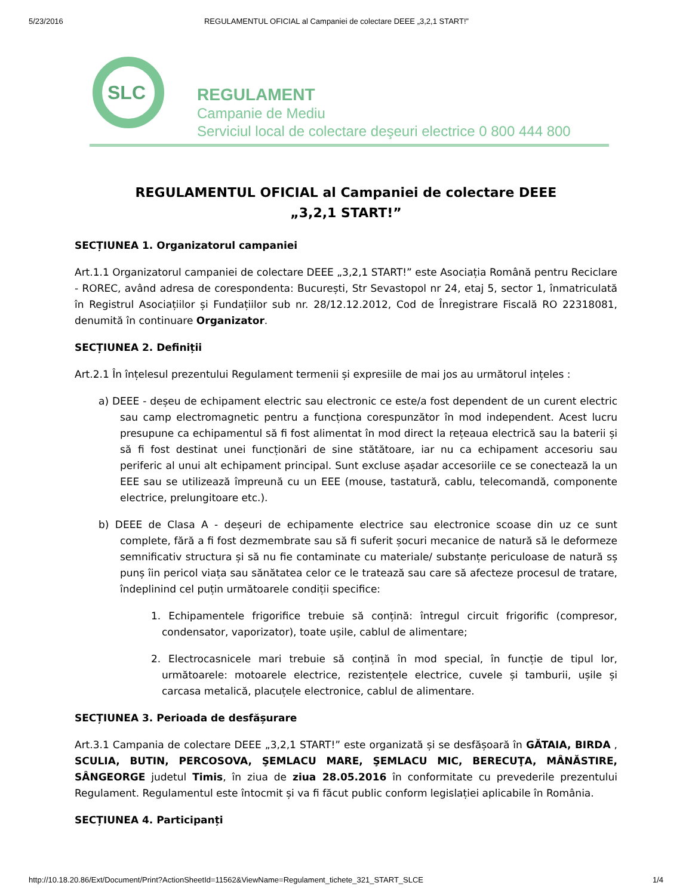5/23/2016 REGULAMENTUL OFICIAL al Campaniei de colectare DEEE „3,2,1 START!”
SLC
REGULAMENT
Campanie de Mediu
Serviciul local de colectare deşeuri electrice 0 800 444 800
REGULAMENTUL OFICIAL al Campaniei de colectare DEEE
„3,2,1 START!”
SECȚIUNEA 1. Organizatorul campaniei
Art.1.1 Organizatorul campaniei de colectare DEEE „3,2,1 START!” este Asociația Română pentru Reciclare - ROREC, având adresa de corespondenta: București, Str Sevastopol nr 24, etaj 5, sector 1, înmatriculată în Registrul Asociațiilor și Fundațiilor sub nr. 28/12.12.2012, Cod de Înregistrare Fiscală RO 22318081, denumită în continuare Organizator.
SECȚIUNEA 2. Definiții
Art.2.1 În înțelesul prezentului Regulament termenii și expresiile de mai jos au următorul ințeles :
a) DEEE - deșeu de echipament electric sau electronic ce este/a fost dependent de un curent electric sau camp electromagnetic pentru a funcționa corespunzător în mod independent. Acest lucru presupune ca echipamentul să fi fost alimentat în mod direct la rețeaua electrică sau la baterii și să fi fost destinat unei funcționări de sine stătătoare, iar nu ca echipament accesoriu sau periferic al unui alt echipament principal. Sunt excluse așadar accesoriile ce se conectează la un EEE sau se utilizează împreună cu un EEE (mouse, tastatură, cablu, telecomandă, componente electrice, prelungitoare etc.).
b) DEEE de Clasa A - deșeuri de echipamente electrice sau electronice scoase din uz ce sunt complete, fără a fi fost dezmembrate sau să fi suferit șocuri mecanice de natură să le deformeze semnificativ structura și să nu fie contaminate cu materiale/ substanțe periculoase de natură sș punș îin pericol viața sau sănătatea celor ce le tratează sau care să afecteze procesul de tratare, îndeplinind cel puțin următoarele condiții specifice:
1. Echipamentele frigorifice trebuie să conțină: întregul circuit frigorific (compresor, condensator, vaporizator), toate ușile, cablul de alimentare;
2. Electrocasnicele mari trebuie să conțină în mod special, în funcție de tipul lor, următoarele: motoarele electrice, rezistențele electrice, cuvele și tamburii, ușile și carcasa metalică, placuțele electronice, cablul de alimentare.
SECȚIUNEA 3. Perioada de desfășurare
Art.3.1 Campania de colectare DEEE „3,2,1 START!” este organizată și se desfășoară în GĂTAIA, BIRDA , SCULIA, BUTIN, PERCOSOVA, ŞEMLACU MARE, ŞEMLACU MIC, BERECUŢA, MÂNĂSTIRE, SÂNGEORGE judetul Timis, în ziua de ziua 28.05.2016 în conformitate cu prevederile prezentului Regulament. Regulamentul este întocmit și va fi făcut public conform legislației aplicabile în România.
SECȚIUNEA 4. Participanți
http://10.18.20.86/Ext/Document/Print?ActionSheetId=11562&ViewName=Regulament_tichete_321_START_SLCE 1/4